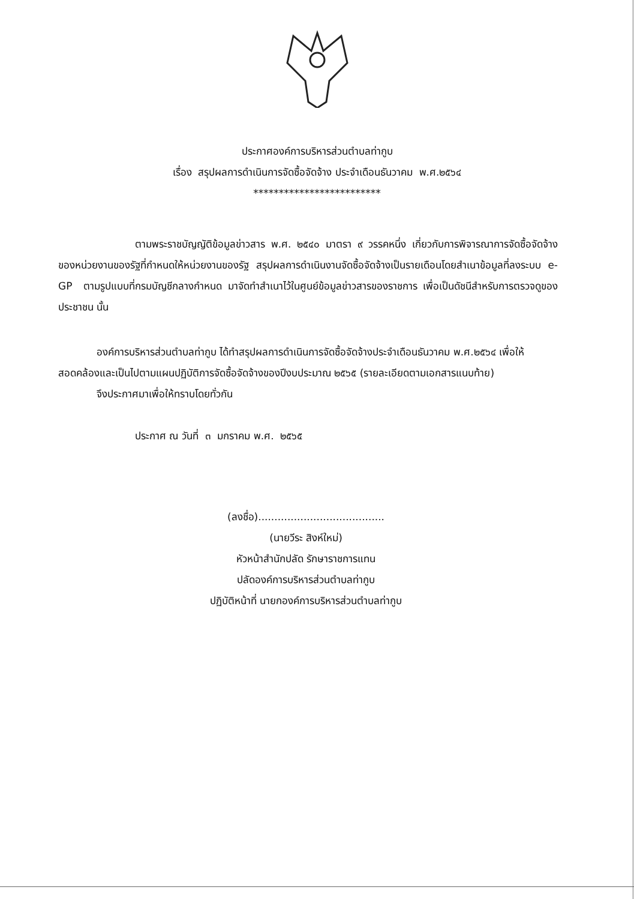ประกาศองค์การบริหารส่วนตำบลท่ากูบ
เรื่อง สรุปผลการดำเนินการจัดซื้อจัดจ้าง ประจำเดือนธันวาคม พ.ศ.๒๕๖๔
*************************
ตามพระราชบัญญัติข้อมูลข่าวสาร พ.ศ. ๒๕๔๐ มาตรา ๙ วรรคหนึ่ง เกี่ยวกับการพิจารณาการจัดซื้อจัดจ้างของหน่วยงานของรัฐที่กำหนดให้หน่วยงานของรัฐ สรุปผลการดำเนินงานจัดซื้อจัดจ้างเป็นรายเดือนโดยสำเนาข้อมูลที่ลงระบบ e-GP ตามรูปแบบที่กรมบัญชีกลางกำหนด มาจัดทำสำเนาไว้ในศูนย์ข้อมูลข่าวสารของราชการ เพื่อเป็นดัชนีสำหรับการตรวจดูของประชาชน นั้น
องค์การบริหารส่วนตำบลท่ากูบ ได้ทำสรุปผลการดำเนินการจัดซื้อจัดจ้างประจำเดือนธันวาคม พ.ศ.๒๕๖๔ เพื่อให้สอดคล้องและเป็นไปตามแผนปฏิบัติการจัดซื้อจัดจ้างของปีงบประมาณ ๒๕๖๕ (รายละเอียดตามเอกสารแนบท้าย)
จึงประกาศมาเพื่อให้ทราบโดยทั่วกัน
ประกาศ ณ วันที่ ๓ มกราคม พ.ศ. ๒๕๖๕
(ลงชื่อ).......................................
(นายวีระ สิงห์ใหม่)
หัวหน้าสำนักปลัด รักษาราชการแทน
ปลัดองค์การบริหารส่วนตำบลท่ากูบ
ปฏิบัติหน้าที่ นายกองค์การบริหารส่วนตำบลท่ากูบ